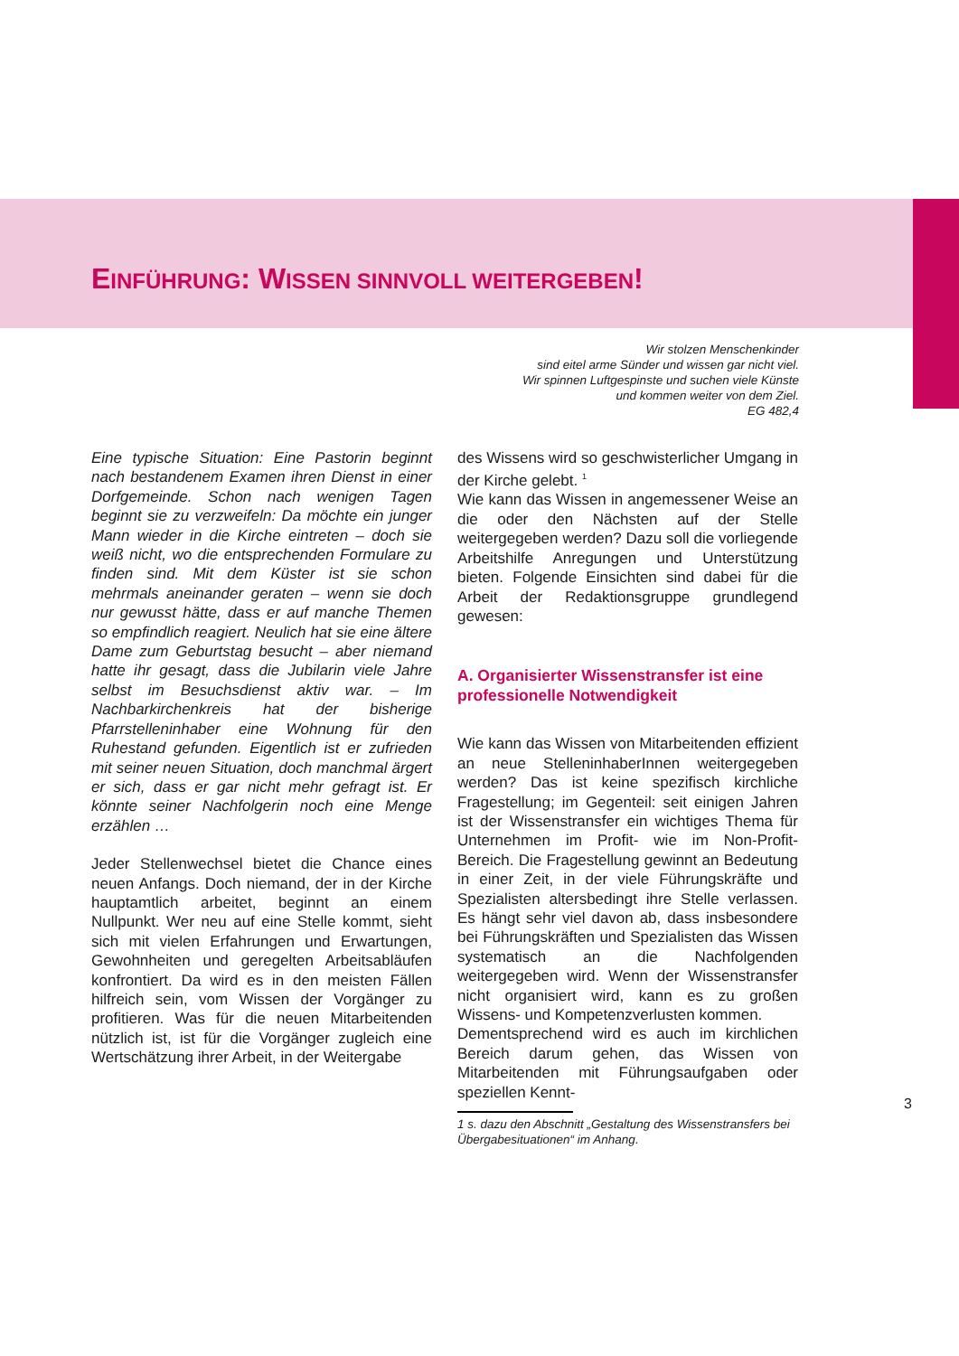EINFÜHRUNG: WISSEN SINNVOLL WEITERGEBEN!
Wir stolzen Menschenkinder
sind eitel arme Sünder und wissen gar nicht viel.
Wir spinnen Luftgespinste und suchen viele Künste
und kommen weiter von dem Ziel.
EG 482,4
Eine typische Situation: Eine Pastorin beginnt nach bestandenem Examen ihren Dienst in einer Dorfgemeinde. Schon nach wenigen Tagen beginnt sie zu verzweifeln: Da möchte ein junger Mann wieder in die Kirche eintreten – doch sie weiß nicht, wo die entsprechenden Formulare zu finden sind. Mit dem Küster ist sie schon mehrmals aneinander geraten – wenn sie doch nur gewusst hätte, dass er auf manche Themen so empfindlich reagiert. Neulich hat sie eine ältere Dame zum Geburtstag besucht – aber niemand hatte ihr gesagt, dass die Jubilarin viele Jahre selbst im Besuchsdienst aktiv war. – Im Nachbarkirchenkreis hat der bisherige Pfarrstelleninhaber eine Wohnung für den Ruhestand gefunden. Eigentlich ist er zufrieden mit seiner neuen Situation, doch manchmal ärgert er sich, dass er gar nicht mehr gefragt ist. Er könnte seiner Nachfolgerin noch eine Menge erzählen …
Jeder Stellenwechsel bietet die Chance eines neuen Anfangs. Doch niemand, der in der Kirche hauptamtlich arbeitet, beginnt an einem Nullpunkt. Wer neu auf eine Stelle kommt, sieht sich mit vielen Erfahrungen und Erwartungen, Gewohnheiten und geregelten Arbeitsabläufen konfrontiert. Da wird es in den meisten Fällen hilfreich sein, vom Wissen der Vorgänger zu profitieren. Was für die neuen Mitarbeitenden nützlich ist, ist für die Vorgänger zugleich eine Wertschätzung ihrer Arbeit, in der Weitergabe
des Wissens wird so geschwisterlicher Umgang in der Kirche gelebt. <sup>1</sup>
Wie kann das Wissen in angemessener Weise an die oder den Nächsten auf der Stelle weitergegeben werden? Dazu soll die vorliegende Arbeitshilfe Anregungen und Unterstützung bieten. Folgende Einsichten sind dabei für die Arbeit der Redaktionsgruppe grundlegend gewesen:
A. Organisierter Wissenstransfer ist eine professionelle Notwendigkeit
Wie kann das Wissen von Mitarbeitenden effizient an neue StelleninhaberInnen weitergegeben werden? Das ist keine spezifisch kirchliche Fragestellung; im Gegenteil: seit einigen Jahren ist der Wissenstransfer ein wichtiges Thema für Unternehmen im Profit- wie im Non-Profit-Bereich. Die Fragestellung gewinnt an Bedeutung in einer Zeit, in der viele Führungskräfte und Spezialisten altersbedingt ihre Stelle verlassen. Es hängt sehr viel davon ab, dass insbesondere bei Führungskräften und Spezialisten das Wissen systematisch an die Nachfolgenden weitergegeben wird. Wenn der Wissenstransfer nicht organisiert wird, kann es zu großen Wissens- und Kompetenzverlusten kommen.
Dementsprechend wird es auch im kirchlichen Bereich darum gehen, das Wissen von Mitarbeitenden mit Führungsaufgaben oder speziellen Kennt-
1 s. dazu den Abschnitt „Gestaltung des Wissenstransfers bei Übergabesituationen“ im Anhang.
3